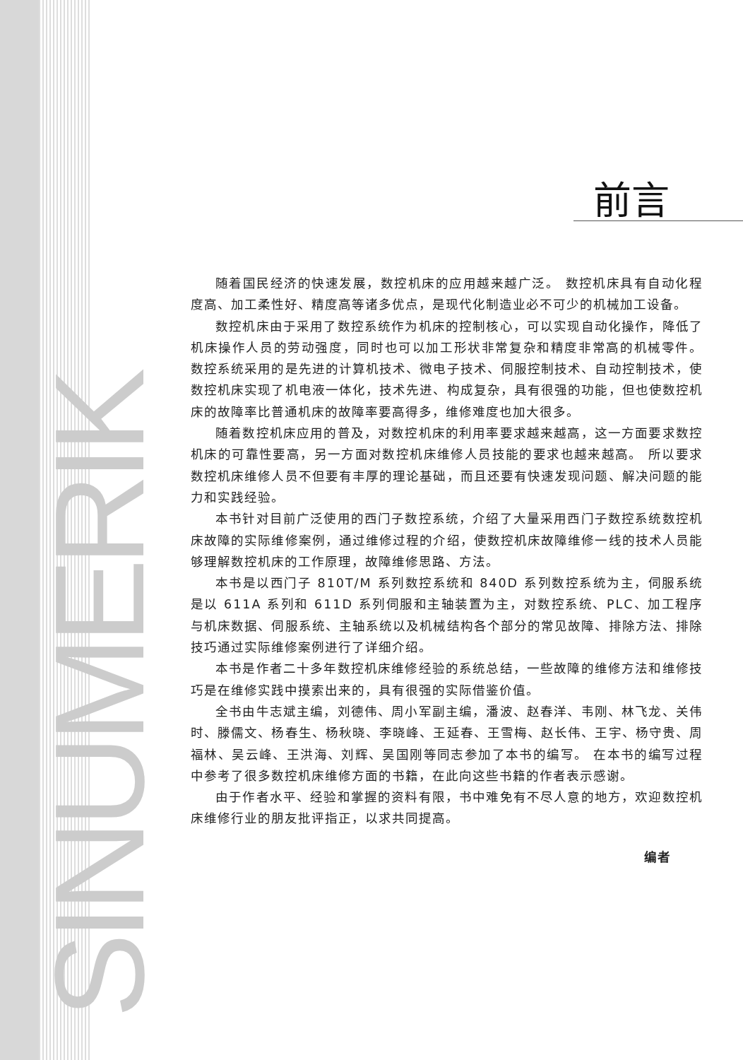SINUMERIK
前言
随着国民经济的快速发展，数控机床的应用越来越广泛。 数控机床具有自动化程度高、加工柔性好、精度高等诸多优点，是现代化制造业必不可少的机械加工设备。
数控机床由于采用了数控系统作为机床的控制核心，可以实现自动化操作，降低了机床操作人员的劳动强度，同时也可以加工形状非常复杂和精度非常高的机械零件。 数控系统采用的是先进的计算机技术、微电子技术、伺服控制技术、自动控制技术，使数控机床实现了机电液一体化，技术先进、构成复杂，具有很强的功能，但也使数控机床的故障率比普通机床的故障率要高得多，维修难度也加大很多。
随着数控机床应用的普及，对数控机床的利用率要求越来越高，这一方面要求数控机床的可靠性要高，另一方面对数控机床维修人员技能的要求也越来越高。 所以要求数控机床维修人员不但要有丰厚的理论基础，而且还要有快速发现问题、解决问题的能力和实践经验。
本书针对目前广泛使用的西门子数控系统，介绍了大量采用西门子数控系统数控机床故障的实际维修案例，通过维修过程的介绍，使数控机床故障维修一线的技术人员能够理解数控机床的工作原理，故障维修思路、方法。
本书是以西门子 810T/M 系列数控系统和 840D 系列数控系统为主，伺服系统是以 611A 系列和 611D 系列伺服和主轴装置为主，对数控系统、PLC、加工程序与机床数据、伺服系统、主轴系统以及机械结构各个部分的常见故障、排除方法、排除技巧通过实际维修案例进行了详细介绍。
本书是作者二十多年数控机床维修经验的系统总结，一些故障的维修方法和维修技巧是在维修实践中摸索出来的，具有很强的实际借鉴价值。
全书由牛志斌主编，刘德伟、周小军副主编，潘波、赵春洋、韦刚、林飞龙、关伟时、滕儒文、杨春生、杨秋晓、李晓峰、王延春、王雪梅、赵长伟、王宇、杨守贵、周福林、吴云峰、王洪海、刘辉、吴国刚等同志参加了本书的编写。 在本书的编写过程中参考了很多数控机床维修方面的书籍，在此向这些书籍的作者表示感谢。
由于作者水平、经验和掌握的资料有限，书中难免有不尽人意的地方，欢迎数控机床维修行业的朋友批评指正，以求共同提高。
编者